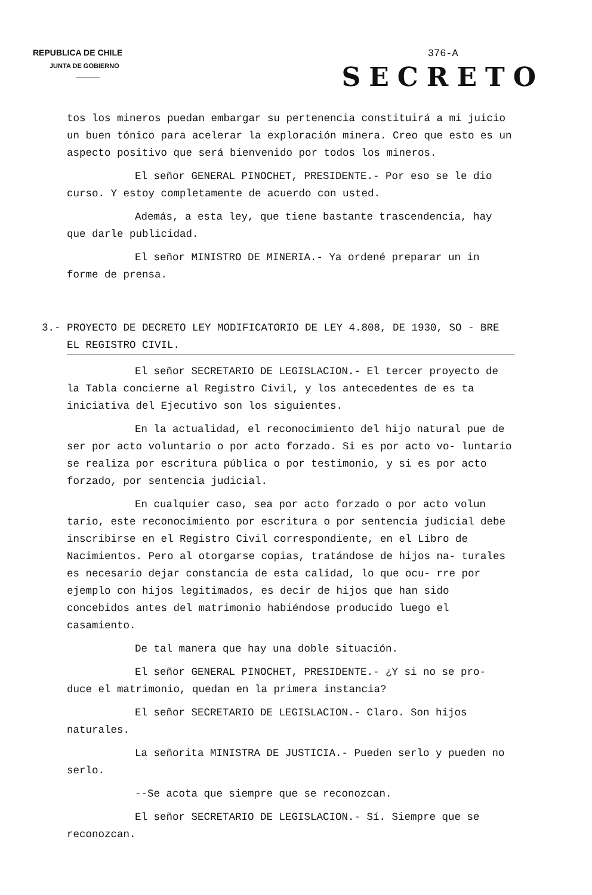REPUBLICA DE CHILE
JUNTA DE GOBIERNO
376-A
SECRETO
tos los mineros puedan embargar su pertenencia constituirá a mi juicio un buen tónico para acelerar la exploración minera. Creo que esto es un aspecto positivo que será bienvenido por todos los mineros.
El señor GENERAL PINOCHET, PRESIDENTE.- Por eso se le dio curso. Y estoy completamente de acuerdo con usted.
Además, a esta ley, que tiene bastante trascendencia, hay que darle publicidad.
El señor MINISTRO DE MINERIA.- Ya ordené preparar un in forme de prensa.
3.- PROYECTO DE DECRETO LEY MODIFICATORIO DE LEY 4.808, DE 1930, SO - BRE EL REGISTRO CIVIL.
El señor SECRETARIO DE LEGISLACION.- El tercer proyecto de la Tabla concierne al Registro Civil, y los antecedentes de es ta iniciativa del Ejecutivo son los siguientes.
En la actualidad, el reconocimiento del hijo natural pue de ser por acto voluntario o por acto forzado. Si es por acto vo- luntario se realiza por escritura pública o por testimonio, y si es por acto forzado, por sentencia judicial.
En cualquier caso, sea por acto forzado o por acto volun tario, este reconocimiento por escritura o por sentencia judicial debe inscribirse en el Registro Civil correspondiente, en el Libro de Nacimientos. Pero al otorgarse copias, tratándose de hijos na- turales es necesario dejar constancia de esta calidad, lo que ocu- rre por ejemplo con hijos legitimados, es decir de hijos que han sido concebidos antes del matrimonio habiéndose producido luego el casamiento.
De tal manera que hay una doble situación.
El señor GENERAL PINOCHET, PRESIDENTE.- ¿Y si no se pro- duce el matrimonio, quedan en la primera instancia?
El señor SECRETARIO DE LEGISLACION.- Claro. Son hijos naturales.
La señorita MINISTRA DE JUSTICIA.- Pueden serlo y pueden no serlo.
--Se acota que siempre que se reconozcan.
El señor SECRETARIO DE LEGISLACION.- Sí. Siempre que se reconozcan.